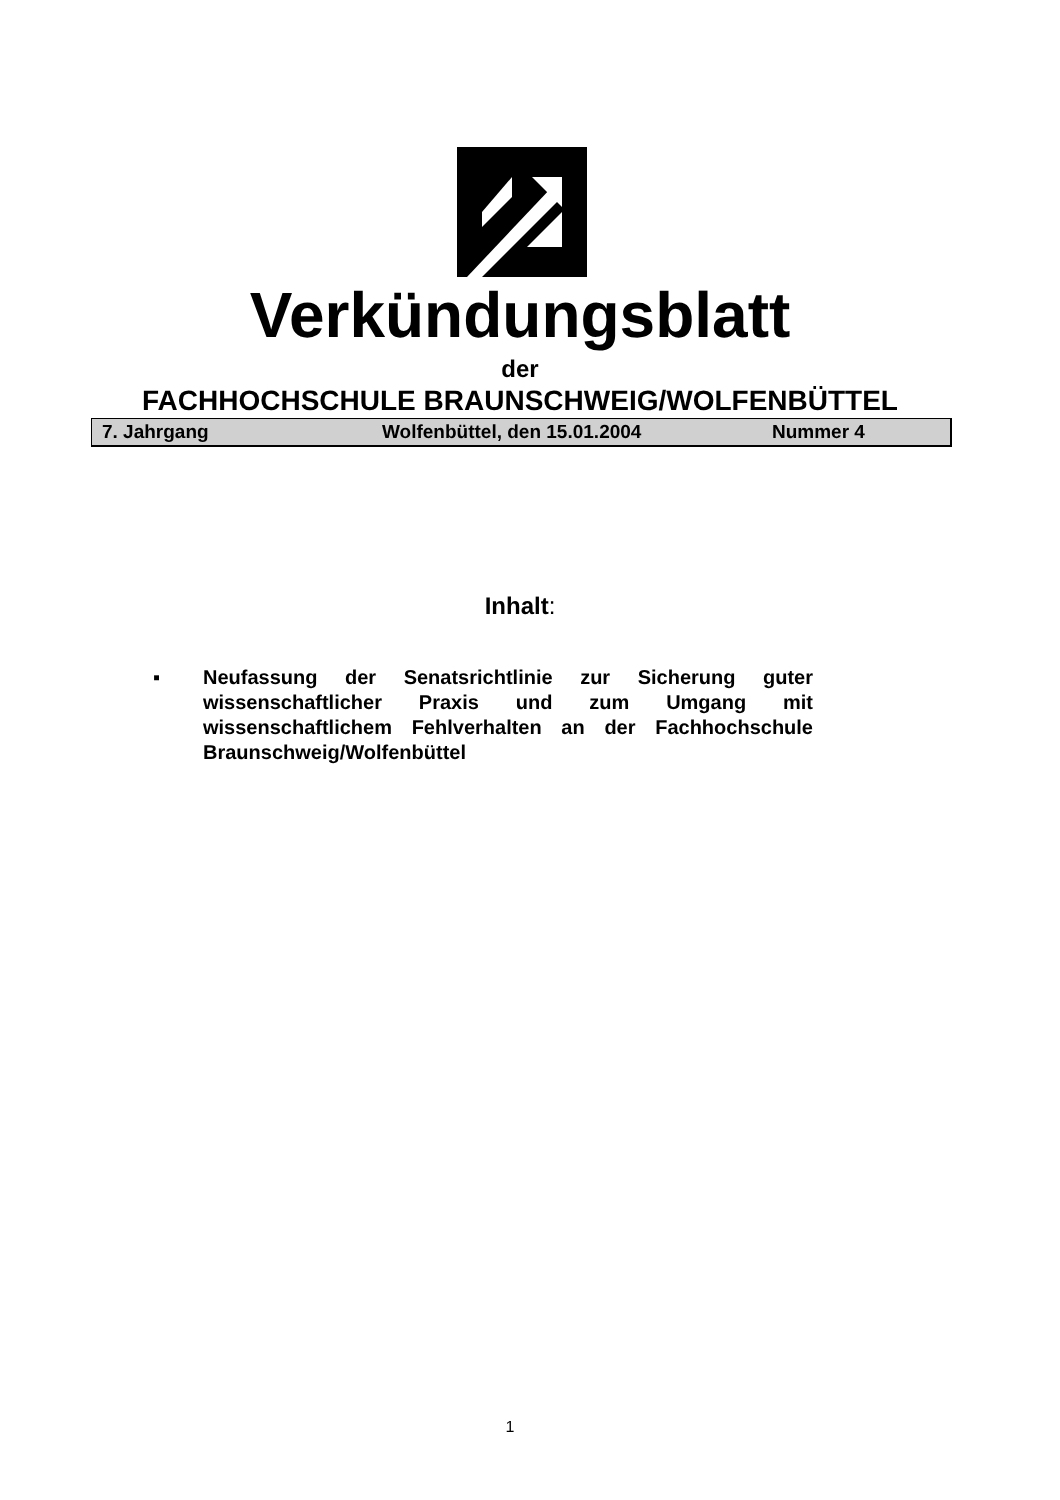Verkündungsblatt
der
FACHHOCHSCHULE BRAUNSCHWEIG/WOLFENBÜTTEL
7. Jahrgang Wolfenbüttel, den 15.01.2004 Nummer 4
Inhalt:
▪ Neufassung der Senatsrichtlinie zur Sicherung guter wissenschaftlicher Praxis und zum Umgang mit wissenschaftlichem Fehlverhalten an der Fachhochschule Braunschweig/Wolfenbüttel
1